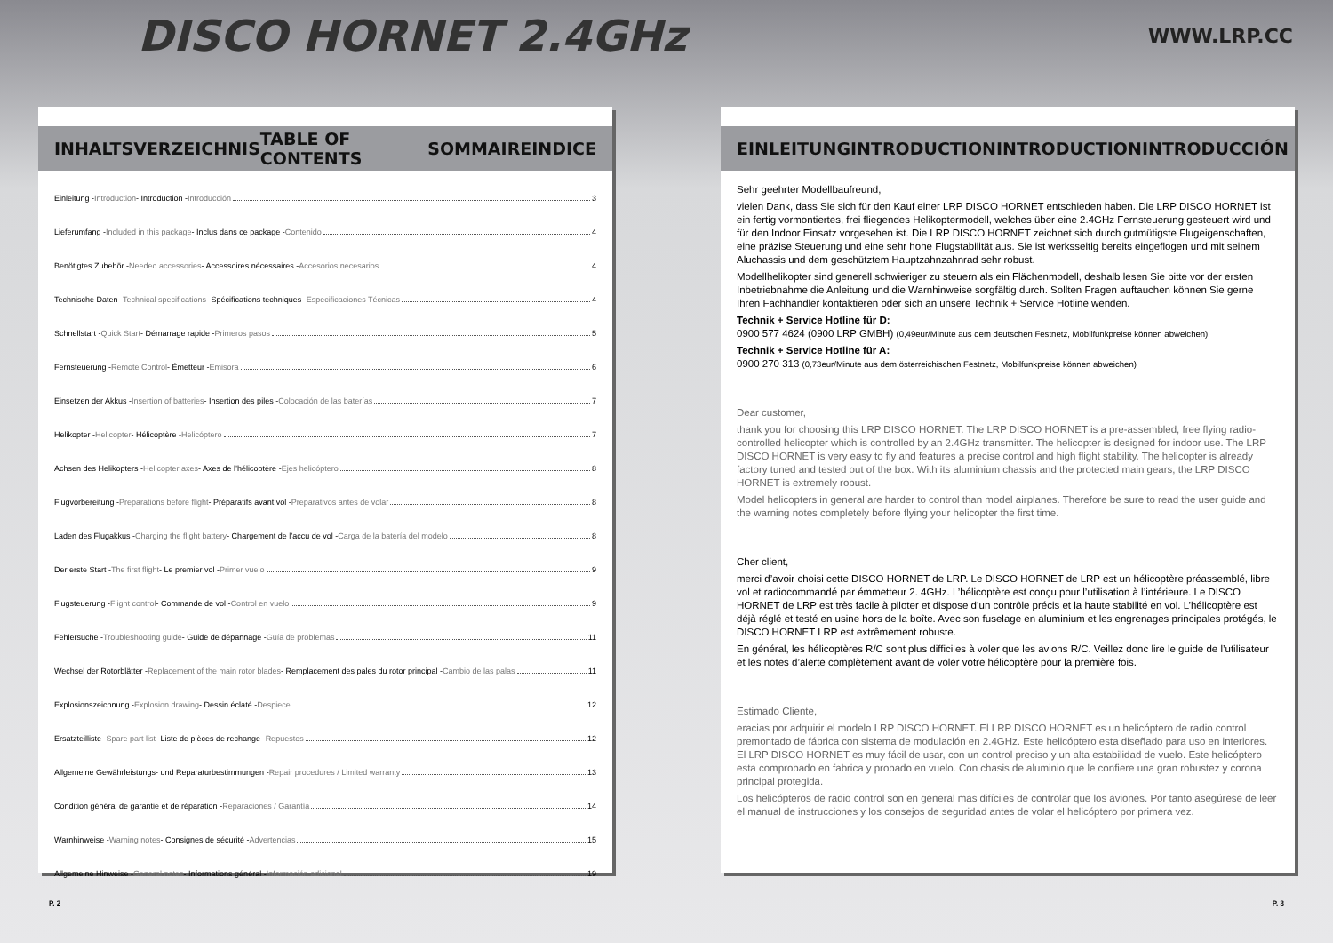DISCO HORNET 2.4GHz
WWW.LRP.CC
INHALTSVERZEICHNIS TABLE OF CONTENTS SOMMAIRE INDICE
Einleitung - Introduction - Introduction - Introducción 3
Lieferumfang - Included in this package - Inclus dans ce package - Contenido 4
Benötigtes Zubehör - Needed accessories - Accessoires nécessaires - Accesorios necesarios 4
Technische Daten - Technical specifications - Spécifications techniques - Especificaciones Técnicas 4
Schnellstart - Quick Start - Démarrage rapide - Primeros pasos 5
Fernsteuerung - Remote Control - Émetteur - Emisora 6
Einsetzen der Akkus - Insertion of batteries - Insertion des piles - Colocación de las baterías 7
Helikopter - Helicopter - Hélicoptère - Helicóptero 7
Achsen des Helikopters - Helicopter axes - Axes de l’hélicoptère - Ejes helicóptero 8
Flugvorbereitung - Preparations before flight - Préparatifs avant vol - Preparativos antes de volar 8
Laden des Flugakkus - Charging the flight battery - Chargement de l’accu de vol - Carga de la batería del modelo 8
Der erste Start - The first flight - Le premier vol - Primer vuelo 9
Flugsteuerung - Flight control - Commande de vol - Control en vuelo 9
Fehlersuche - Troubleshooting guide - Guide de dépannage - Guía de problemas 11
Wechsel der Rotorblätter - Replacement of the main rotor blades - Remplacement des pales du rotor principal - Cambio de las palas 11
Explosionszeichnung - Explosion drawing - Dessin éclaté - Despiece 12
Ersatzteilliste - Spare part list - Liste de pièces de rechange - Repuestos 12
Allgemeine Gewährleistungs- und Reparaturbestimmungen - Repair procedures / Limited warranty 13
Condition général de garantie et de réparation - Reparaciones / Garantía 14
Warnhinweise - Warning notes - Consignes de sécurité - Advertencias 15
Allgemeine Hinweise - General notes - Informations général - Información adicional 19
EINLEITUNG INTRODUCTION INTRODUCTION INTRODUCCIÓN
Sehr geehrter Modellbaufreund,
vielen Dank, dass Sie sich für den Kauf einer LRP DISCO HORNET entschieden haben. Die LRP DISCO HORNET ist ein fertig vormontiertes, frei fliegendes Helikoptermodell, welches über eine 2.4GHz Fernsteuerung gesteuert wird und für den Indoor Einsatz vorgesehen ist. Die LRP DISCO HORNET zeichnet sich durch gutmütigste Flugeigenschaften, eine präzise Steuerung und eine sehr hohe Flugstabilität aus. Sie ist werksseitig bereits eingeflogen und mit seinem Aluchassis und dem geschütztem Hauptzahnzahnrad sehr robust.
Modellhelikopter sind generell schwieriger zu steuern als ein Flächenmodell, deshalb lesen Sie bitte vor der ersten Inbetriebnahme die Anleitung und die Warnhinweise sorgfältig durch. Sollten Fragen auftauchen können Sie gerne Ihren Fachhändler kontaktieren oder sich an unsere Technik + Service Hotline wenden.
Technik + Service Hotline für D:
0900 577 4624 (0900 LRP GMBH) (0,49eur/Minute aus dem deutschen Festnetz, Mobilfunkpreise können abweichen)
Technik + Service Hotline für A:
0900 270 313 (0,73eur/Minute aus dem österreichischen Festnetz, Mobilfunkpreise können abweichen)
Dear customer,
thank you for choosing this LRP DISCO HORNET. The LRP DISCO HORNET is a pre-assembled, free flying radio-controlled helicopter which is controlled by an 2.4GHz transmitter. The helicopter is designed for indoor use. The LRP DISCO HORNET is very easy to fly and features a precise control and high flight stability. The helicopter is already factory tuned and tested out of the box. With its aluminium chassis and the protected main gears, the LRP DISCO HORNET is extremely robust.
Model helicopters in general are harder to control than model airplanes. Therefore be sure to read the user guide and the warning notes completely before flying your helicopter the first time.
Cher client,
merci d’avoir choisi cette DISCO HORNET de LRP. Le DISCO HORNET de LRP est un hélicoptère préassemblé, libre vol et radiocommandé par émmetteur 2. 4GHz. L’hélicoptère est conçu pour l’utilisation à l’intérieure. Le DISCO HORNET de LRP est très facile à piloter et dispose d’un contrôle précis et la haute stabilité en vol. L’hélicoptère est déjà réglé et testé en usine hors de la boîte. Avec son fuselage en aluminium et les engrenages principales protégés, le DISCO HORNET LRP est extrêmement robuste.
En général, les hélicoptères R/C sont plus difficiles à voler que les avions R/C. Veillez donc lire le guide de l’utilisateur et les notes d’alerte complètement avant de voler votre hélicoptère pour la première fois.
Estimado Cliente,
eracias por adquirir el modelo LRP DISCO HORNET. El LRP DISCO HORNET es un helicóptero de radio control premontado de fábrica con sistema de modulación en 2.4GHz. Este helicóptero esta diseñado para uso en interiores. El LRP DISCO HORNET es muy fácil de usar, con un control preciso y un alta estabilidad de vuelo. Este helicóptero esta comprobado en fabrica y probado en vuelo. Con chasis de aluminio que le confiere una gran robustez y corona principal protegida.
Los helicópteros de radio control son en general mas difíciles de controlar que los aviones. Por tanto asegúrese de leer el manual de instrucciones y los consejos de seguridad antes de volar el helicóptero por primera vez.
P. 2 P. 3